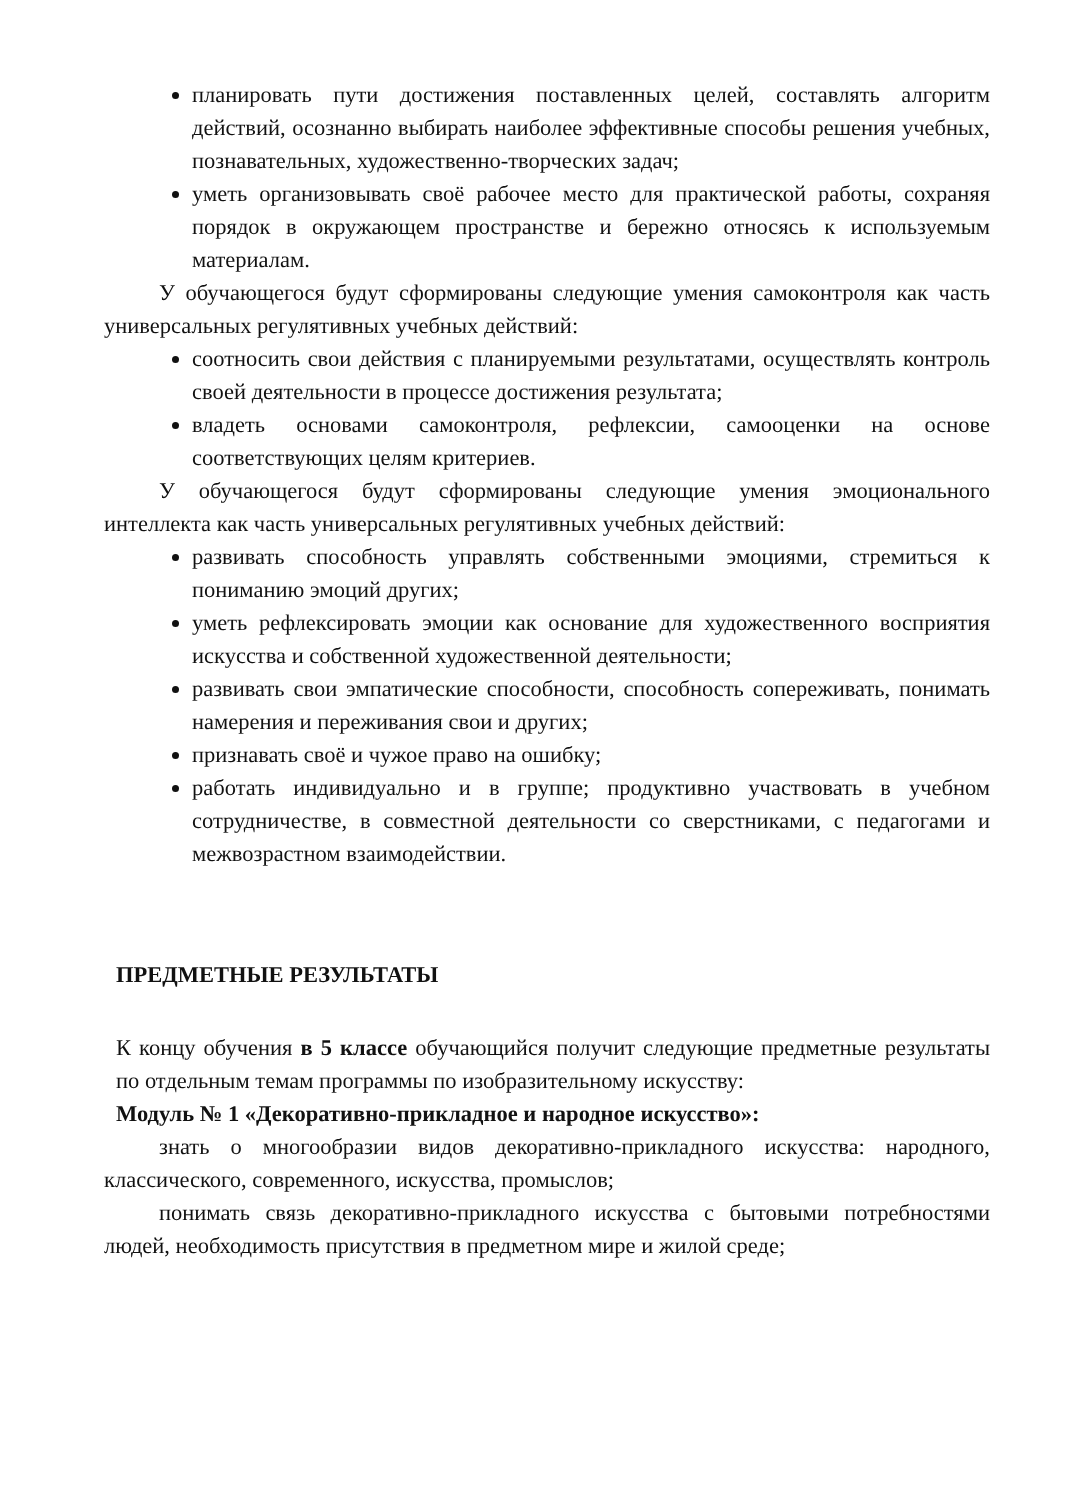планировать пути достижения поставленных целей, составлять алгоритм действий, осознанно выбирать наиболее эффективные способы решения учебных, познавательных, художественно-творческих задач;
уметь организовывать своё рабочее место для практической работы, сохраняя порядок в окружающем пространстве и бережно относясь к используемым материалам.
У обучающегося будут сформированы следующие умения самоконтроля как часть универсальных регулятивных учебных действий:
соотносить свои действия с планируемыми результатами, осуществлять контроль своей деятельности в процессе достижения результата;
владеть основами самоконтроля, рефлексии, самооценки на основе соответствующих целям критериев.
У обучающегося будут сформированы следующие умения эмоционального интеллекта как часть универсальных регулятивных учебных действий:
развивать способность управлять собственными эмоциями, стремиться к пониманию эмоций других;
уметь рефлексировать эмоции как основание для художественного восприятия искусства и собственной художественной деятельности;
развивать свои эмпатические способности, способность сопереживать, понимать намерения и переживания свои и других;
признавать своё и чужое право на ошибку;
работать индивидуально и в группе; продуктивно участвовать в учебном сотрудничестве, в совместной деятельности со сверстниками, с педагогами и межвозрастном взаимодействии.
ПРЕДМЕТНЫЕ РЕЗУЛЬТАТЫ
К концу обучения в 5 классе обучающийся получит следующие предметные результаты по отдельным темам программы по изобразительному искусству:
Модуль № 1 «Декоративно-прикладное и народное искусство»:
знать о многообразии видов декоративно-прикладного искусства: народного, классического, современного, искусства, промыслов;
понимать связь декоративно-прикладного искусства с бытовыми потребностями людей, необходимость присутствия в предметном мире и жилой среде;